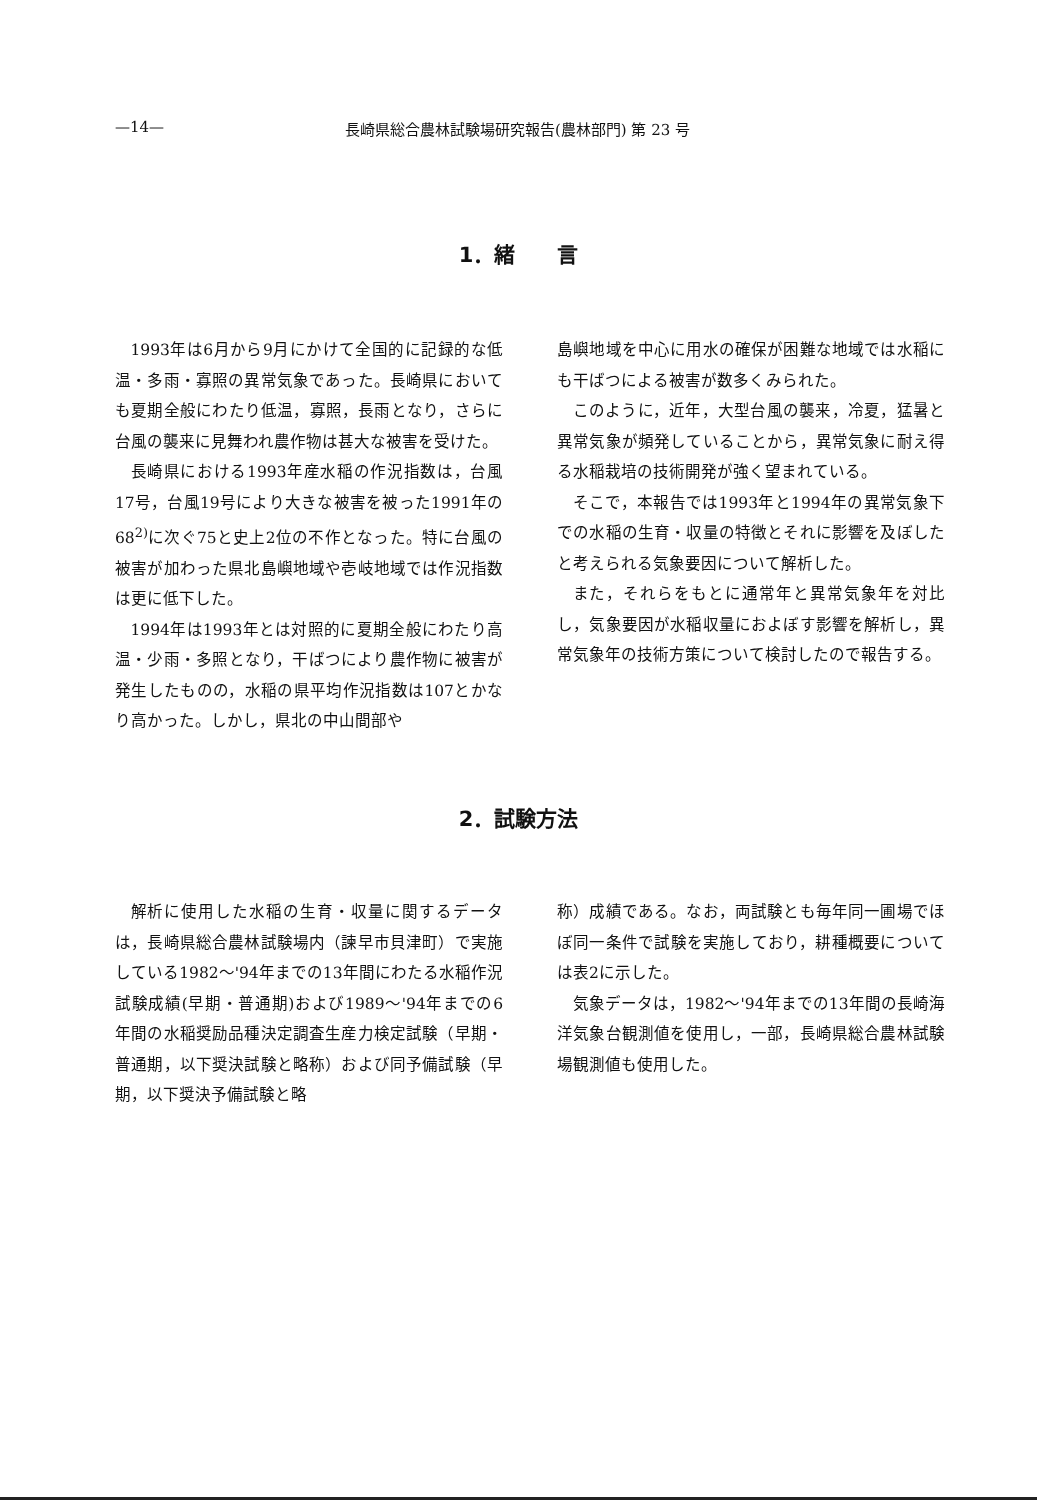—14— 長崎県総合農林試験場研究報告(農林部門) 第 23 号
1．緒　　言
1993年は6月から9月にかけて全国的に記録的な低温・多雨・寡照の異常気象であった。長崎県においても夏期全般にわたり低温，寡照，長雨となり，さらに台風の襲来に見舞われ農作物は甚大な被害を受けた。
長崎県における1993年産水稲の作況指数は，台風17号，台風19号により大きな被害を被った1991年の68<sup>2)</sup>に次ぐ75と史上2位の不作となった。特に台風の被害が加わった県北島嶼地域や壱岐地域では作況指数は更に低下した。
1994年は1993年とは対照的に夏期全般にわたり高温・少雨・多照となり，干ばつにより農作物に被害が発生したものの，水稲の県平均作況指数は107とかなり高かった。しかし，県北の中山間部や
島嶼地域を中心に用水の確保が困難な地域では水稲にも干ばつによる被害が数多くみられた。
このように，近年，大型台風の襲来，冷夏，猛暑と異常気象が頻発していることから，異常気象に耐え得る水稲栽培の技術開発が強く望まれている。
そこで，本報告では1993年と1994年の異常気象下での水稲の生育・収量の特徴とそれに影響を及ぼしたと考えられる気象要因について解析した。
また，それらをもとに通常年と異常気象年を対比し，気象要因が水稲収量におよぼす影響を解析し，異常気象年の技術方策について検討したので報告する。
2．試験方法
解析に使用した水稲の生育・収量に関するデータは，長崎県総合農林試験場内（諫早市貝津町）で実施している1982～'94年までの13年間にわたる水稲作況試験成績(早期・普通期)および1989～'94年までの6年間の水稲奨励品種決定調査生産力検定試験（早期・普通期，以下奨決試験と略称）および同予備試験（早期，以下奨決予備試験と略
称）成績である。なお，両試験とも毎年同一圃場でほぼ同一条件で試験を実施しており，耕種概要については表2に示した。
気象データは，1982～'94年までの13年間の長崎海洋気象台観測値を使用し，一部，長崎県総合農林試験場観測値も使用した。